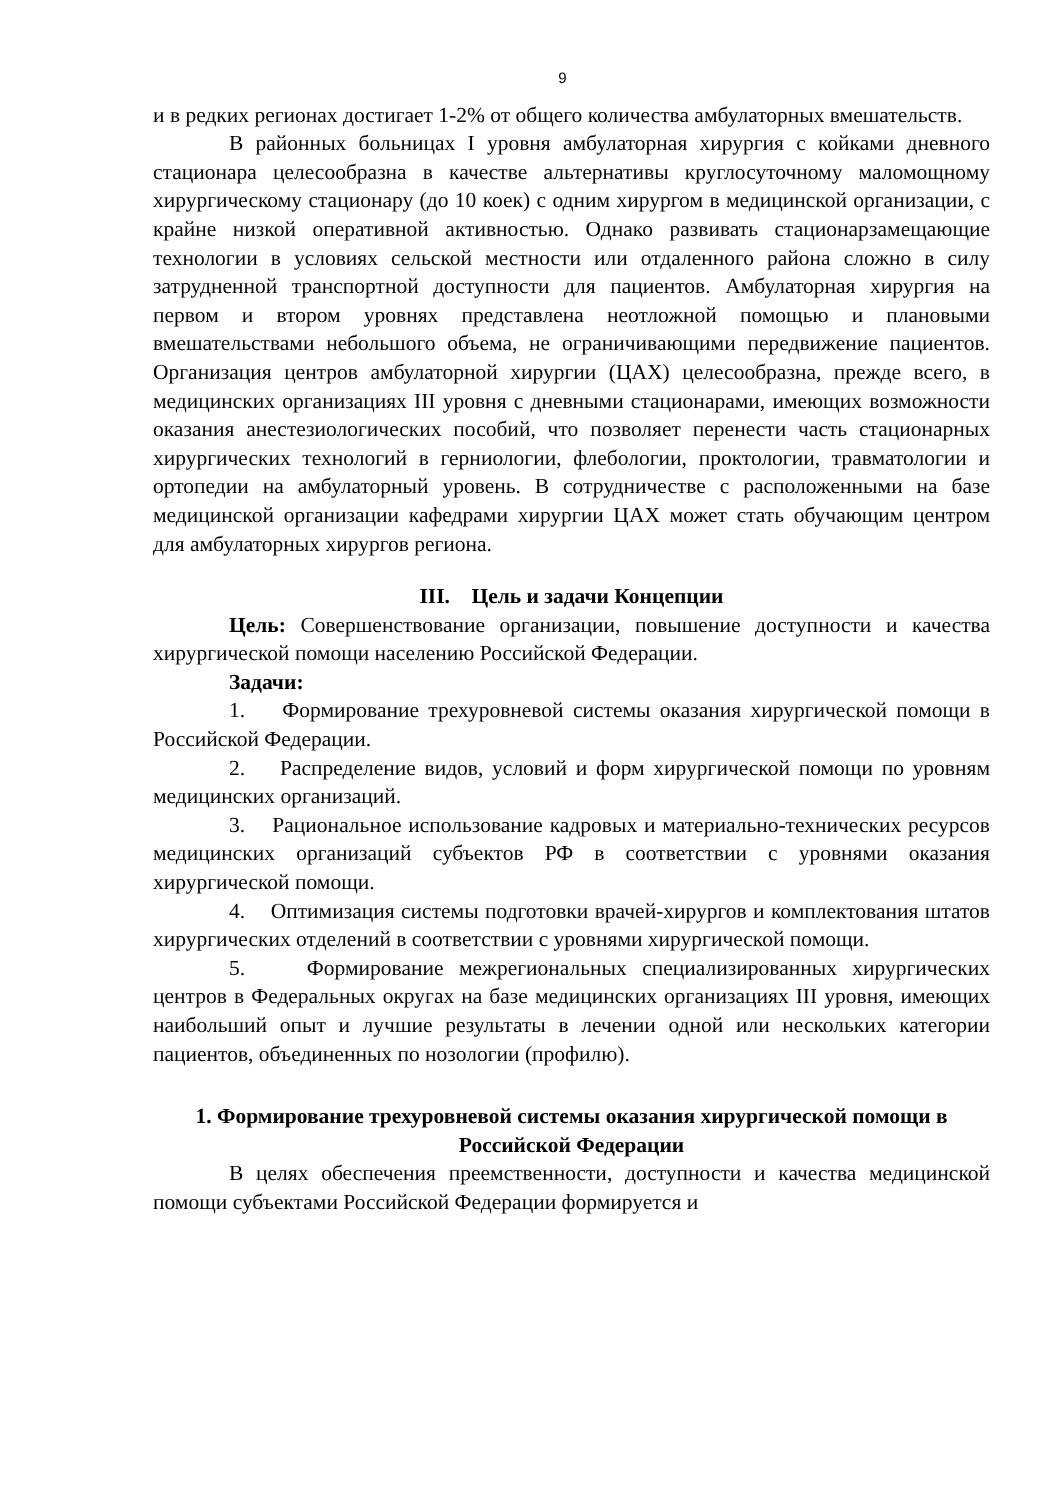9
и в редких регионах достигает 1-2% от общего количества амбулаторных вмешательств.
В районных больницах I уровня амбулаторная хирургия с койками дневного стационара целесообразна в качестве альтернативы круглосуточному маломощному хирургическому стационару (до 10 коек) с одним хирургом в медицинской организации, с крайне низкой оперативной активностью. Однако развивать стационарзамещающие технологии в условиях сельской местности или отдаленного района сложно в силу затрудненной транспортной доступности для пациентов. Амбулаторная хирургия на первом и втором уровнях представлена неотложной помощью и плановыми вмешательствами небольшого объема, не ограничивающими передвижение пациентов. Организация центров амбулаторной хирургии (ЦАХ) целесообразна, прежде всего, в медицинских организациях III уровня с дневными стационарами, имеющих возможности оказания анестезиологических пособий, что позволяет перенести часть стационарных хирургических технологий в герниологии, флебологии, проктологии, травматологии и ортопедии на амбулаторный уровень. В сотрудничестве с расположенными на базе медицинской организации кафедрами хирургии ЦАХ может стать обучающим центром для амбулаторных хирургов региона.
III. Цель и задачи Концепции
Цель: Совершенствование организации, повышение доступности и качества хирургической помощи населению Российской Федерации.
Задачи:
1. Формирование трехуровневой системы оказания хирургической помощи в Российской Федерации.
2. Распределение видов, условий и форм хирургической помощи по уровням медицинских организаций.
3. Рациональное использование кадровых и материально-технических ресурсов медицинских организаций субъектов РФ в соответствии с уровнями оказания хирургической помощи.
4. Оптимизация системы подготовки врачей-хирургов и комплектования штатов хирургических отделений в соответствии с уровнями хирургической помощи.
5. Формирование межрегиональных специализированных хирургических центров в Федеральных округах на базе медицинских организациях III уровня, имеющих наибольший опыт и лучшие результаты в лечении одной или нескольких категории пациентов, объединенных по нозологии (профилю).
1. Формирование трехуровневой системы оказания хирургической помощи в Российской Федерации
В целях обеспечения преемственности, доступности и качества медицинской помощи субъектами Российской Федерации формируется и